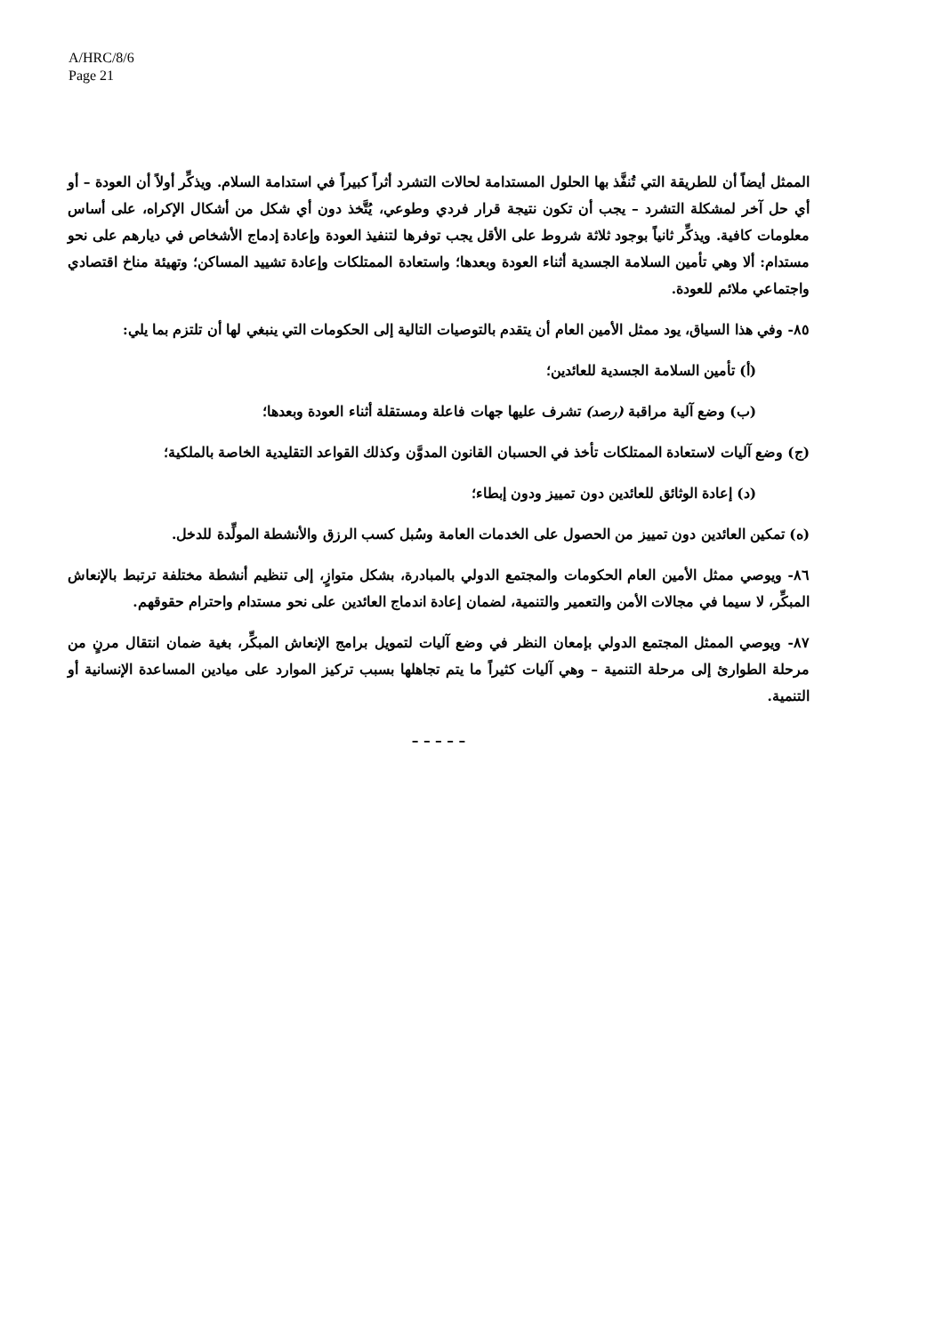A/HRC/8/6
Page 21
الممثل أيضاً أن للطريقة التي تُنفَّذ بها الحلول المستدامة لحالات التشرد أثراً كبيراً في استدامة السلام. ويذكِّر أولاً أن العودة – أو أي حل آخر لمشكلة التشرد – يجب أن تكون نتيجة قرار فردي وطوعي، يُتَّخذ دون أي شكل من أشكال الإكراه، على أساس معلومات كافية. ويذكِّر ثانياً بوجود ثلاثة شروط على الأقل يجب توفرها لتنفيذ العودة وإعادة إدماج الأشخاص في ديارهم على نحو مستدام: ألا وهي تأمين السلامة الجسدية أثناء العودة وبعدها؛ واستعادة الممتلكات وإعادة تشييد المساكن؛ وتهيئة مناخ اقتصادي واجتماعي ملائم للعودة.
٨٥- وفي هذا السياق، يود ممثل الأمين العام أن يتقدم بالتوصيات التالية إلى الحكومات التي ينبغي لها أن تلتزم بما يلي:
(أ) تأمين السلامة الجسدية للعائدين؛
(ب) وضع آلية مراقبة (رصد) تشرف عليها جهات فاعلة ومستقلة أثناء العودة وبعدها؛
(ج) وضع آليات لاستعادة الممتلكات تأخذ في الحسبان القانون المدوَّن وكذلك القواعد التقليدية الخاصة بالملكية؛
(د) إعادة الوثائق للعائدين دون تمييز ودون إبطاء؛
(ه) تمكين العائدين دون تمييز من الحصول على الخدمات العامة وسُبل كسب الرزق والأنشطة المولِّدة للدخل.
٨٦- ويوصي ممثل الأمين العام الحكومات والمجتمع الدولي بالمبادرة، بشكل متوازٍ، إلى تنظيم أنشطة مختلفة ترتبط بالإنعاش المبكِّر، لا سيما في مجالات الأمن والتعمير والتنمية، لضمان إعادة اندماج العائدين على نحو مستدام واحترام حقوقهم.
٨٧- ويوصي الممثل المجتمع الدولي بإمعان النظر في وضع آليات لتمويل برامج الإنعاش المبكِّر، بغية ضمان انتقال مرنٍ من مرحلة الطوارئ إلى مرحلة التنمية – وهي آليات كثيراً ما يتم تجاهلها بسبب تركيز الموارد على ميادين المساعدة الإنسانية أو التنمية.
– – – – –